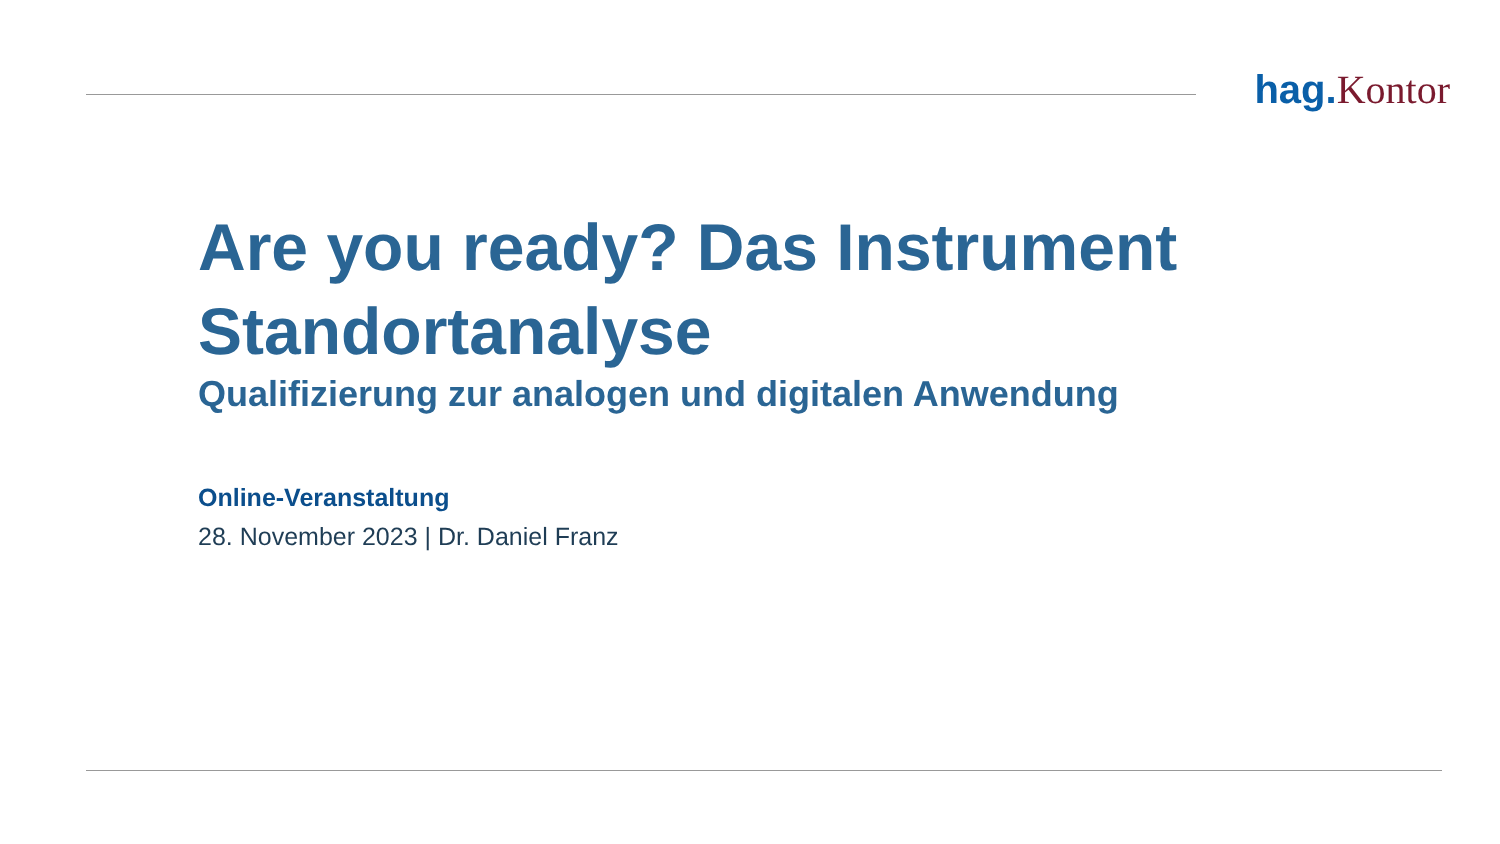hag. Kontor
Are you ready? Das Instrument
Standortanalyse
Qualifizierung zur analogen und digitalen Anwendung
Online-Veranstaltung
28. November 2023 | Dr. Daniel Franz